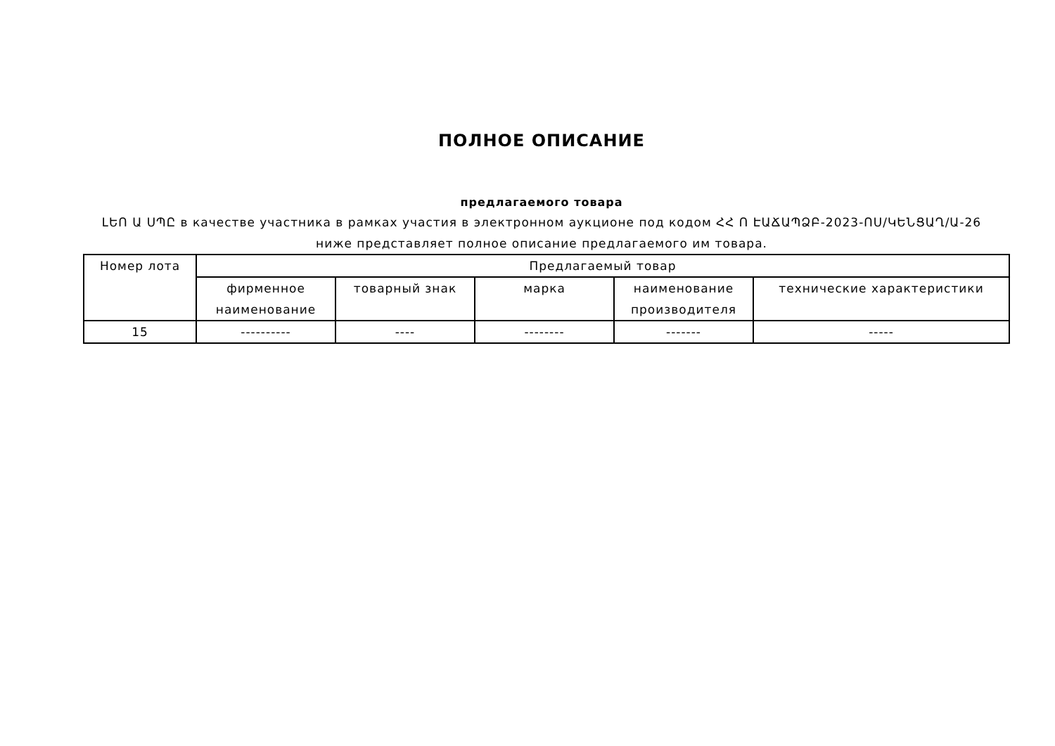ПОЛНОЕ ОПИСАНИЕ
предлагаемого товара
ԼԵՈ Ա ՍՊԸ в качестве участника в рамках участия в электронном аукционе под кодом ՀՀ Ո ԷԱՃԱՊՁԲ-2023-ՈՍ/ԿԵՆՑԱՂ/Ա-26 ниже представляет полное описание предлагаемого им товара.
| Номер лота | Предлагаемый товар | | | | |
| --- | --- | --- | --- | --- | --- |
| | фирменное наименование | товарный знак | марка | наименование производителя | технические характеристики |
| 15 | ---------- | ---- | -------- | ------- | ----- |